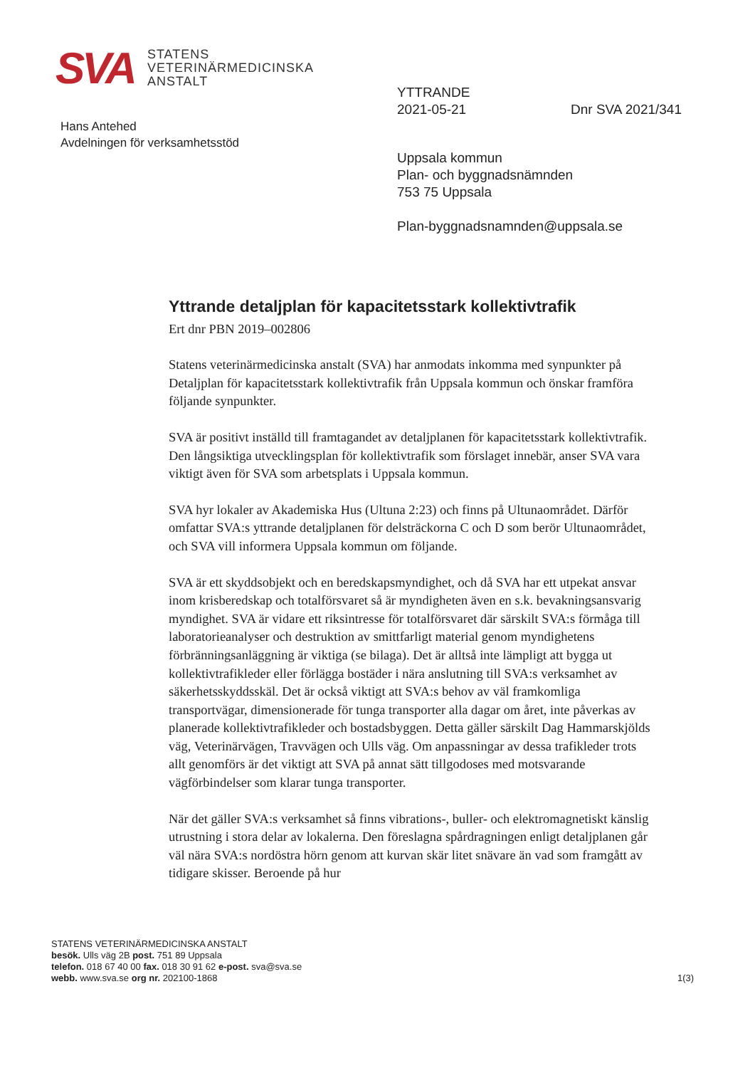SVA
STATENS
VETERINÄRMEDICINSKA
ANSTALT
YTTRANDE
2021-05-21 Dnr SVA 2021/341
Hans Antehed
Avdelningen för verksamhetsstöd
Uppsala kommun
Plan- och byggnadsnämnden
753 75 Uppsala
Plan-byggnadsnamnden@uppsala.se
Yttrande detaljplan för kapacitetsstark kollektivtrafik
Ert dnr PBN 2019–002806
Statens veterinärmedicinska anstalt (SVA) har anmodats inkomma med synpunkter på Detaljplan för kapacitetsstark kollektivtrafik från Uppsala kommun och önskar framföra följande synpunkter.
SVA är positivt inställd till framtagandet av detaljplanen för kapacitetsstark kollektivtrafik. Den långsiktiga utvecklingsplan för kollektivtrafik som förslaget innebär, anser SVA vara viktigt även för SVA som arbetsplats i Uppsala kommun.
SVA hyr lokaler av Akademiska Hus (Ultuna 2:23) och finns på Ultunaområdet. Därför omfattar SVA:s yttrande detaljplanen för delsträckorna C och D som berör Ultunaområdet, och SVA vill informera Uppsala kommun om följande.
SVA är ett skyddsobjekt och en beredskapsmyndighet, och då SVA har ett utpekat ansvar inom krisberedskap och totalförsvaret så är myndigheten även en s.k. bevakningsansvarig myndighet. SVA är vidare ett riksintresse för totalförsvaret där särskilt SVA:s förmåga till laboratorieanalyser och destruktion av smittfarligt material genom myndighetens förbränningsanläggning är viktiga (se bilaga). Det är alltså inte lämpligt att bygga ut kollektivtrafikleder eller förlägga bostäder i nära anslutning till SVA:s verksamhet av säkerhetsskyddsskäl. Det är också viktigt att SVA:s behov av väl framkomliga transportvägar, dimensionerade för tunga transporter alla dagar om året, inte påverkas av planerade kollektivtrafikleder och bostadsbyggen. Detta gäller särskilt Dag Hammarskjölds väg, Veterinärvägen, Travvägen och Ulls väg. Om anpassningar av dessa trafikleder trots allt genomförs är det viktigt att SVA på annat sätt tillgodoses med motsvarande vägförbindelser som klarar tunga transporter.
När det gäller SVA:s verksamhet så finns vibrations-, buller- och elektromagnetiskt känslig utrustning i stora delar av lokalerna. Den föreslagna spårdragningen enligt detaljplanen går väl nära SVA:s nordöstra hörn genom att kurvan skär litet snävare än vad som framgått av tidigare skisser. Beroende på hur
STATENS VETERINÄRMEDICINSKA ANSTALT
besök. Ulls väg 2B post. 751 89 Uppsala
telefon. 018 67 40 00 fax. 018 30 91 62 e-post. sva@sva.se
webb. www.sva.se org nr. 202100-1868
1(3)